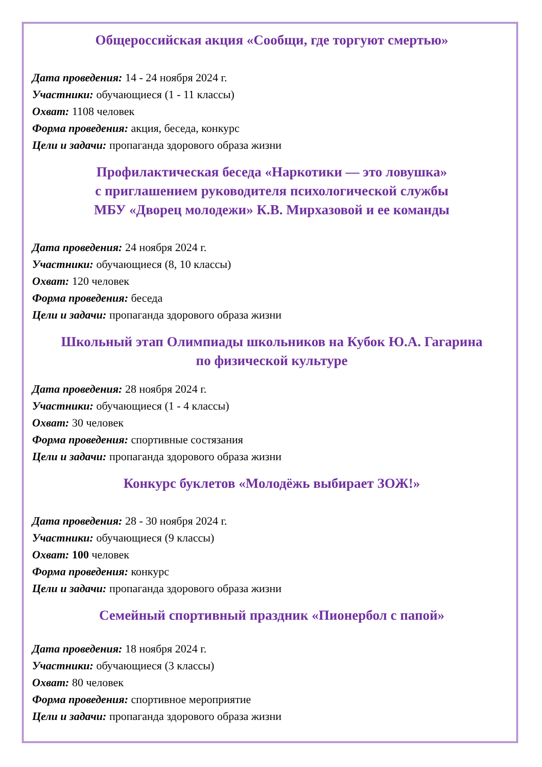Общероссийская акция «Сообщи, где торгуют смертью»
Дата проведения: 14 - 24 ноября 2024 г.
Участники: обучающиеся (1 - 11 классы)
Охват: 1108 человек
Форма проведения: акция, беседа, конкурс
Цели и задачи: пропаганда здорового образа жизни
Профилактическая беседа «Наркотики — это ловушка»
с приглашением руководителя психологической службы
МБУ «Дворец молодежи» К.В. Мирхазовой и ее команды
Дата проведения: 24 ноября 2024 г.
Участники: обучающиеся (8, 10 классы)
Охват: 120 человек
Форма проведения: беседа
Цели и задачи: пропаганда здорового образа жизни
Школьный этап Олимпиады школьников на Кубок Ю.А. Гагарина
по физической культуре
Дата проведения: 28 ноября 2024 г.
Участники: обучающиеся (1 - 4 классы)
Охват: 30 человек
Форма проведения: спортивные состязания
Цели и задачи: пропаганда здорового образа жизни
Конкурс буклетов «Молодёжь выбирает ЗОЖ!»
Дата проведения: 28 - 30 ноября 2024 г.
Участники: обучающиеся (9 классы)
Охват: 100 человек
Форма проведения: конкурс
Цели и задачи: пропаганда здорового образа жизни
Семейный спортивный праздник «Пионербол с папой»
Дата проведения: 18 ноября 2024 г.
Участники: обучающиеся (3 классы)
Охват: 80 человек
Форма проведения: спортивное мероприятие
Цели и задачи: пропаганда здорового образа жизни